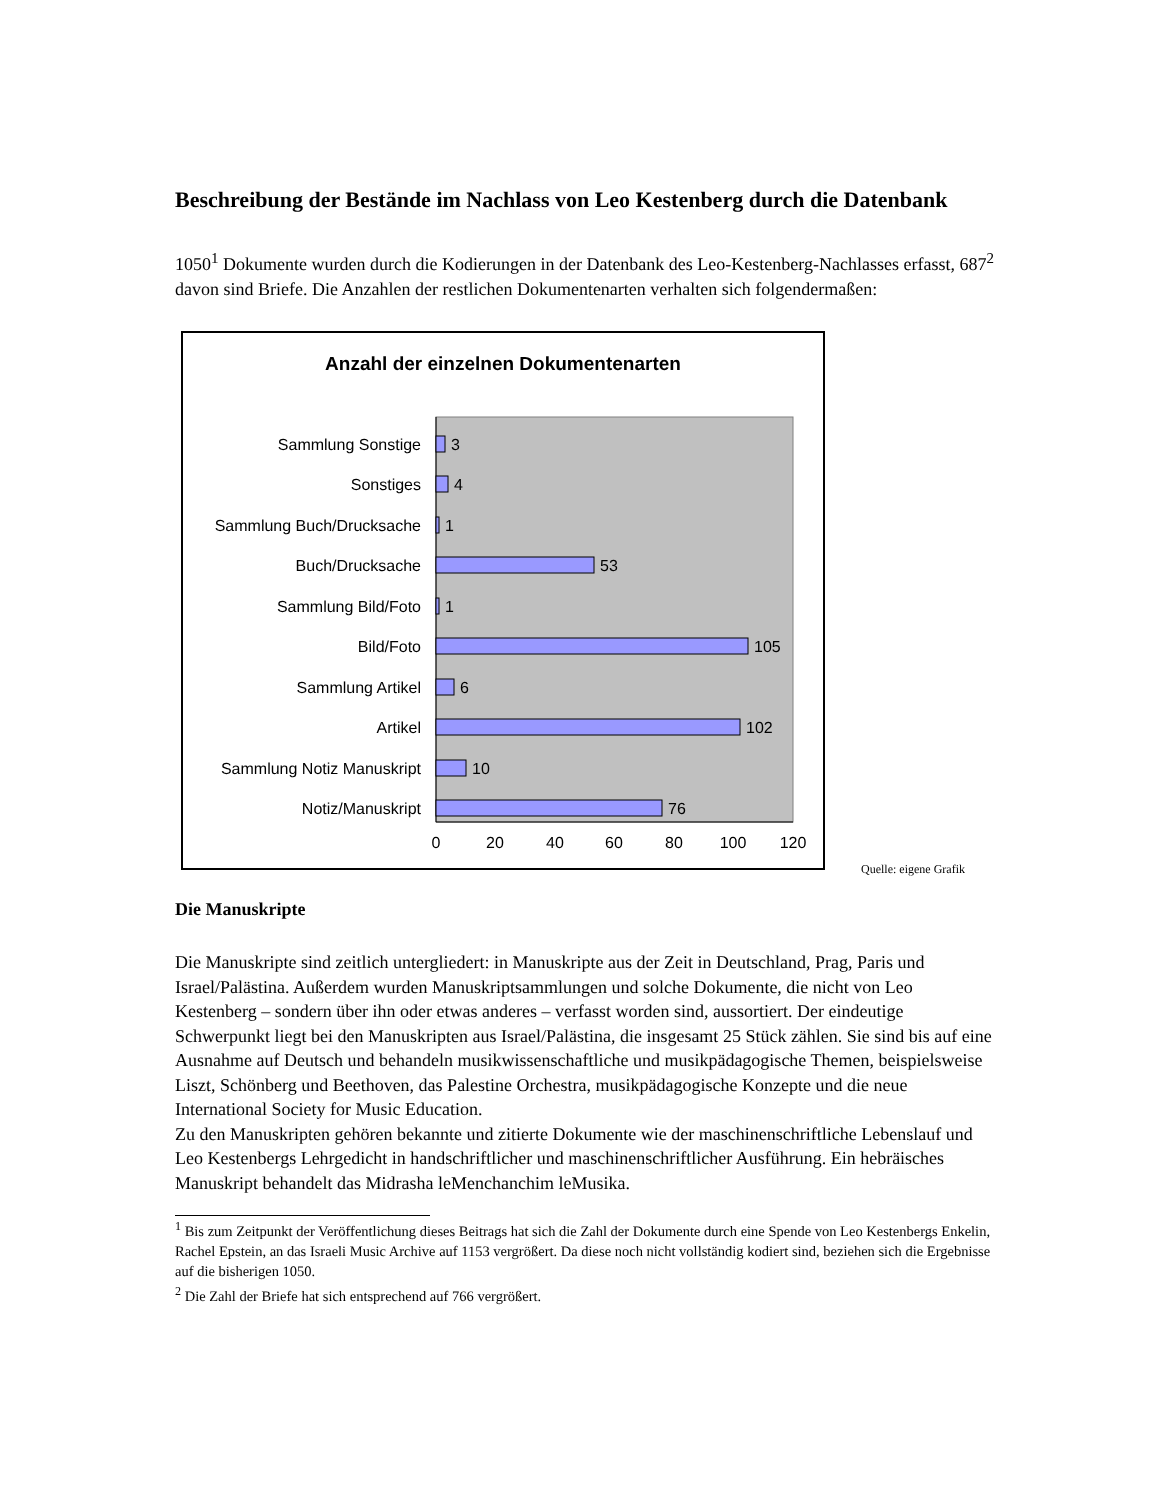Beschreibung der Bestände im Nachlass von Leo Kestenberg durch die Datenbank
1050<sup>1</sup> Dokumente wurden durch die Kodierungen in der Datenbank des Leo-Kestenberg-Nachlasses erfasst, 687<sup>2</sup> davon sind Briefe. Die Anzahlen der restlichen Dokumentenarten verhalten sich folgendermaßen:
Anzahl der einzelnen Dokumentenarten
Sammlung Sonstige
Sonstiges
Sammlung Buch/Drucksache
Buch/Drucksache
Sammlung Bild/Foto
Bild/Foto
Sammlung Artikel
Artikel
Sammlung Notiz Manuskript
Notiz/Manuskript
3
4
1
53
1
105
6
102
10
76
0
20
40
60
80
100
120
Quelle: eigene Grafik
Die Manuskripte
Die Manuskripte sind zeitlich untergliedert: in Manuskripte aus der Zeit in Deutschland, Prag, Paris und Israel/Palästina. Außerdem wurden Manuskriptsammlungen und solche Dokumente, die nicht von Leo Kestenberg – sondern über ihn oder etwas anderes – verfasst worden sind, aussortiert. Der eindeutige Schwerpunkt liegt bei den Manuskripten aus Israel/Palästina, die insgesamt 25 Stück zählen. Sie sind bis auf eine Ausnahme auf Deutsch und behandeln musikwissenschaftliche und musikpädagogische Themen, beispielsweise Liszt, Schönberg und Beethoven, das Palestine Orchestra, musikpädagogische Konzepte und die neue International Society for Music Education.
Zu den Manuskripten gehören bekannte und zitierte Dokumente wie der maschinenschriftliche Lebenslauf und Leo Kestenbergs Lehrgedicht in handschriftlicher und maschinenschriftlicher Ausführung. Ein hebräisches Manuskript behandelt das Midrasha leMenchanchim leMusika.
<sup>1</sup> Bis zum Zeitpunkt der Veröffentlichung dieses Beitrags hat sich die Zahl der Dokumente durch eine Spende von Leo Kestenbergs Enkelin, Rachel Epstein, an das Israeli Music Archive auf 1153 vergrößert. Da diese noch nicht vollständig kodiert sind, beziehen sich die Ergebnisse auf die bisherigen 1050.
<sup>2</sup> Die Zahl der Briefe hat sich entsprechend auf 766 vergrößert.